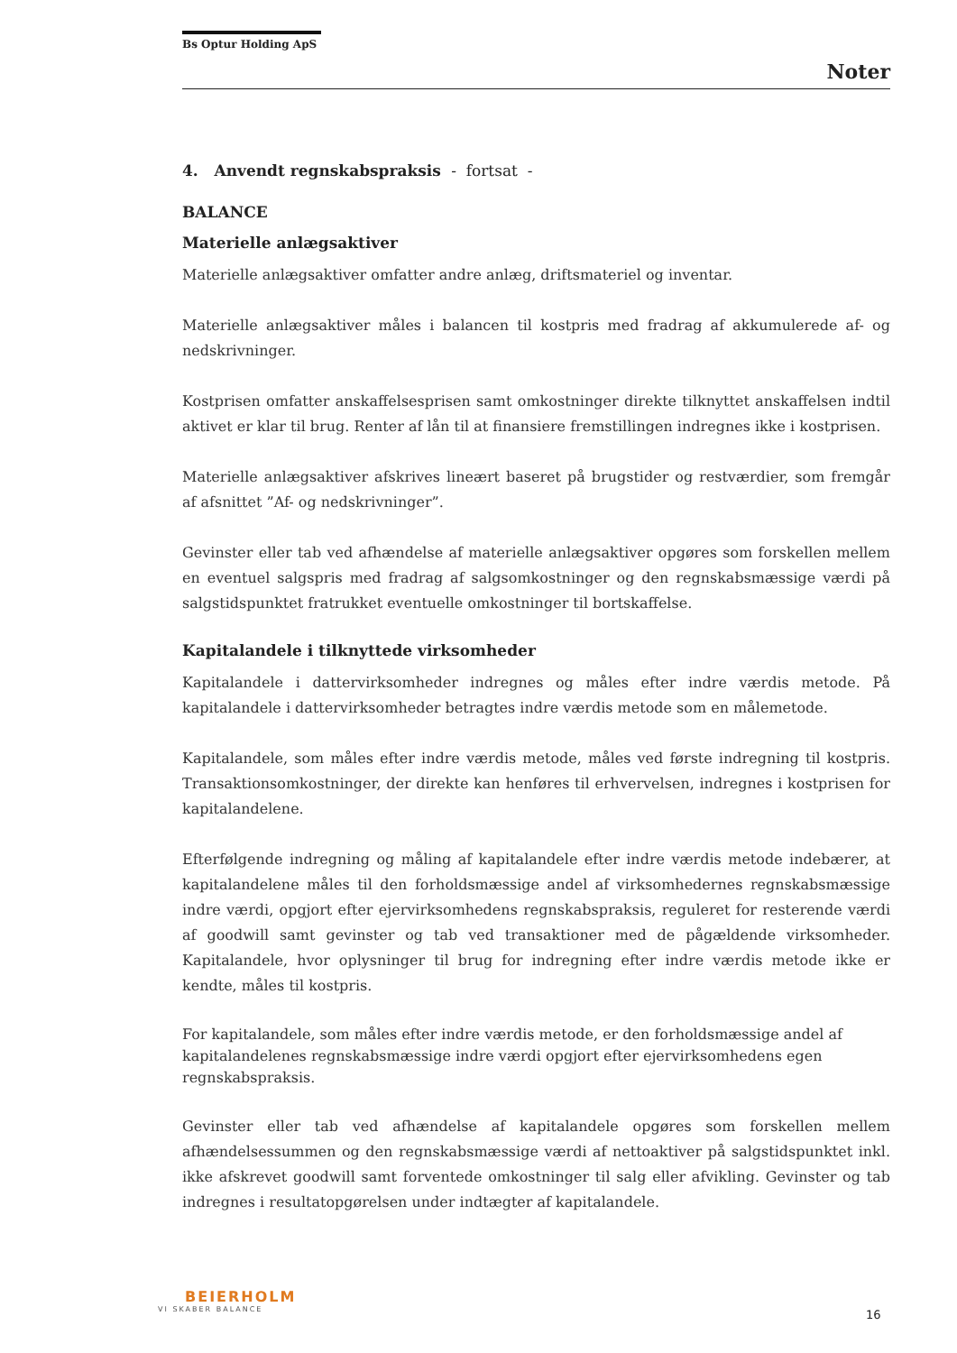Bs Optur Holding ApS
Noter
4. Anvendt regnskabspraksis - fortsat -
BALANCE
Materielle anlægsaktiver
Materielle anlægsaktiver omfatter andre anlæg, driftsmateriel og inventar.
Materielle anlægsaktiver måles i balancen til kostpris med fradrag af akkumulerede af- og nedskrivninger.
Kostprisen omfatter anskaffelsesprisen samt omkostninger direkte tilknyttet anskaffelsen indtil aktivet er klar til brug. Renter af lån til at finansiere fremstillingen indregnes ikke i kostprisen.
Materielle anlægsaktiver afskrives lineært baseret på brugstider og restværdier, som fremgår af afsnittet ”Af- og nedskrivninger”.
Gevinster eller tab ved afhændelse af materielle anlægsaktiver opgøres som forskellen mellem en eventuel salgspris med fradrag af salgsomkostninger og den regnskabsmæssige værdi på salgstidspunktet fratrukket eventuelle omkostninger til bortskaffelse.
Kapitalandele i tilknyttede virksomheder
Kapitalandele i dattervirksomheder indregnes og måles efter indre værdis metode. På kapitalandele i dattervirksomheder betragtes indre værdis metode som en målemetode.
Kapitalandele, som måles efter indre værdis metode, måles ved første indregning til kostpris. Transaktionsomkostninger, der direkte kan henføres til erhvervelsen, indregnes i kostprisen for kapitalandelene.
Efterfølgende indregning og måling af kapitalandele efter indre værdis metode indebærer, at kapitalandelene måles til den forholdsmæssige andel af virksomhedernes regnskabsmæssige indre værdi, opgjort efter ejervirksomhedens regnskabspraksis, reguleret for resterende værdi af goodwill samt gevinster og tab ved transaktioner med de pågældende virksomheder. Kapitalandele, hvor oplysninger til brug for indregning efter indre værdis metode ikke er kendte, måles til kostpris.
For kapitalandele, som måles efter indre værdis metode, er den forholdsmæssige andel af kapitalandelenes regnskabsmæssige indre værdi opgjort efter ejervirksomhedens egen regnskabspraksis.
Gevinster eller tab ved afhændelse af kapitalandele opgøres som forskellen mellem afhændelsessummen og den regnskabsmæssige værdi af nettoaktiver på salgstidspunktet inkl. ikke afskrevet goodwill samt forventede omkostninger til salg eller afvikling. Gevinster og tab indregnes i resultatopgørelsen under indtægter af kapitalandele.
BEIERHOLM
VI SKABER BALANCE
16